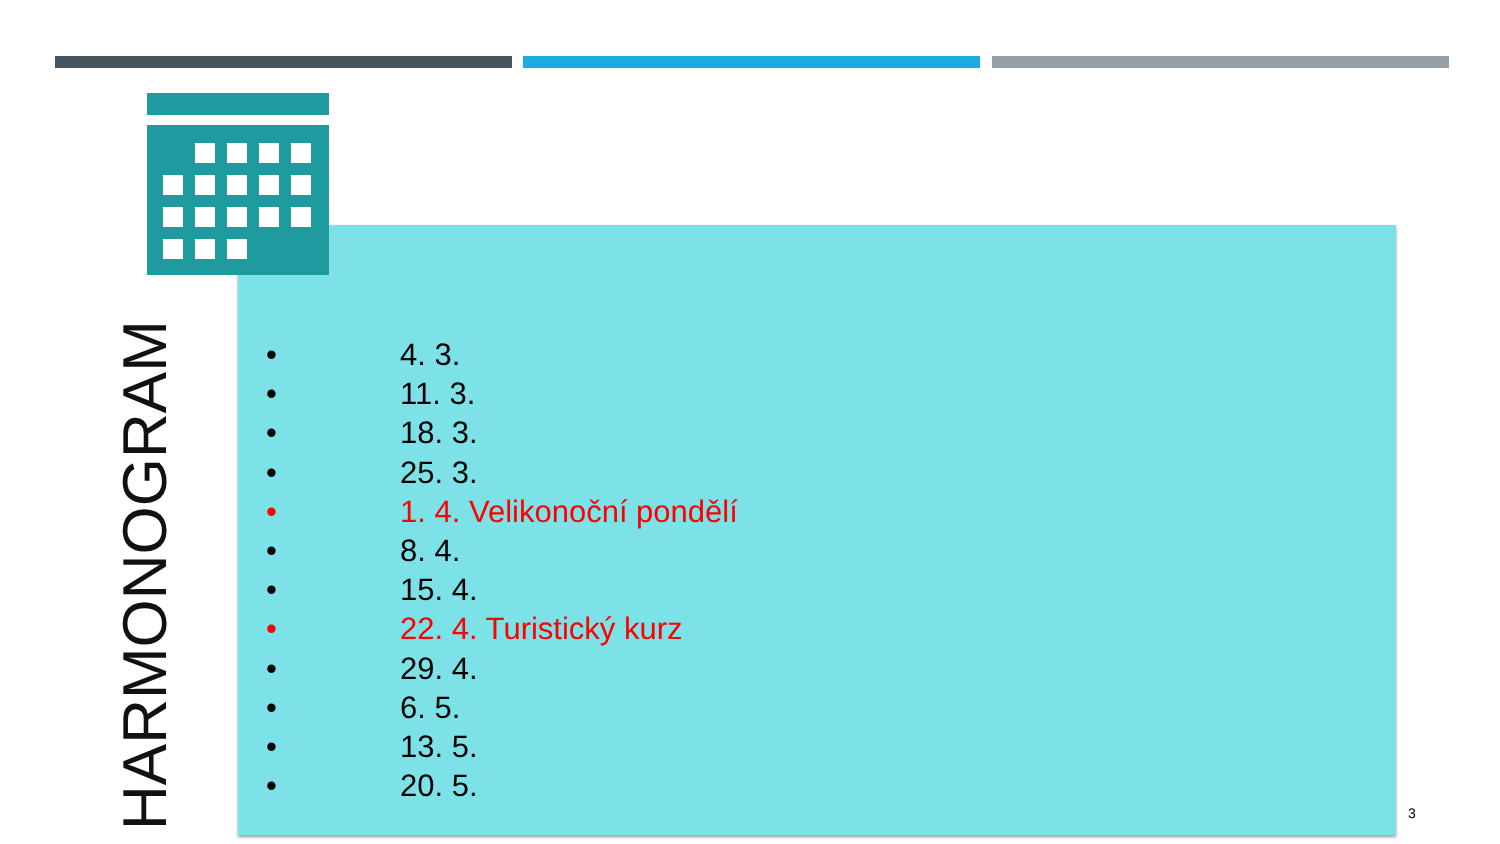HARMONOGRAM
• 4. 3.
• 11. 3.
• 18. 3.
• 25. 3.
• 1. 4. Velikonoční pondělí
• 8. 4.
• 15. 4.
• 22. 4. Turistický kurz
• 29. 4.
• 6. 5.
• 13. 5.
• 20. 5.
3